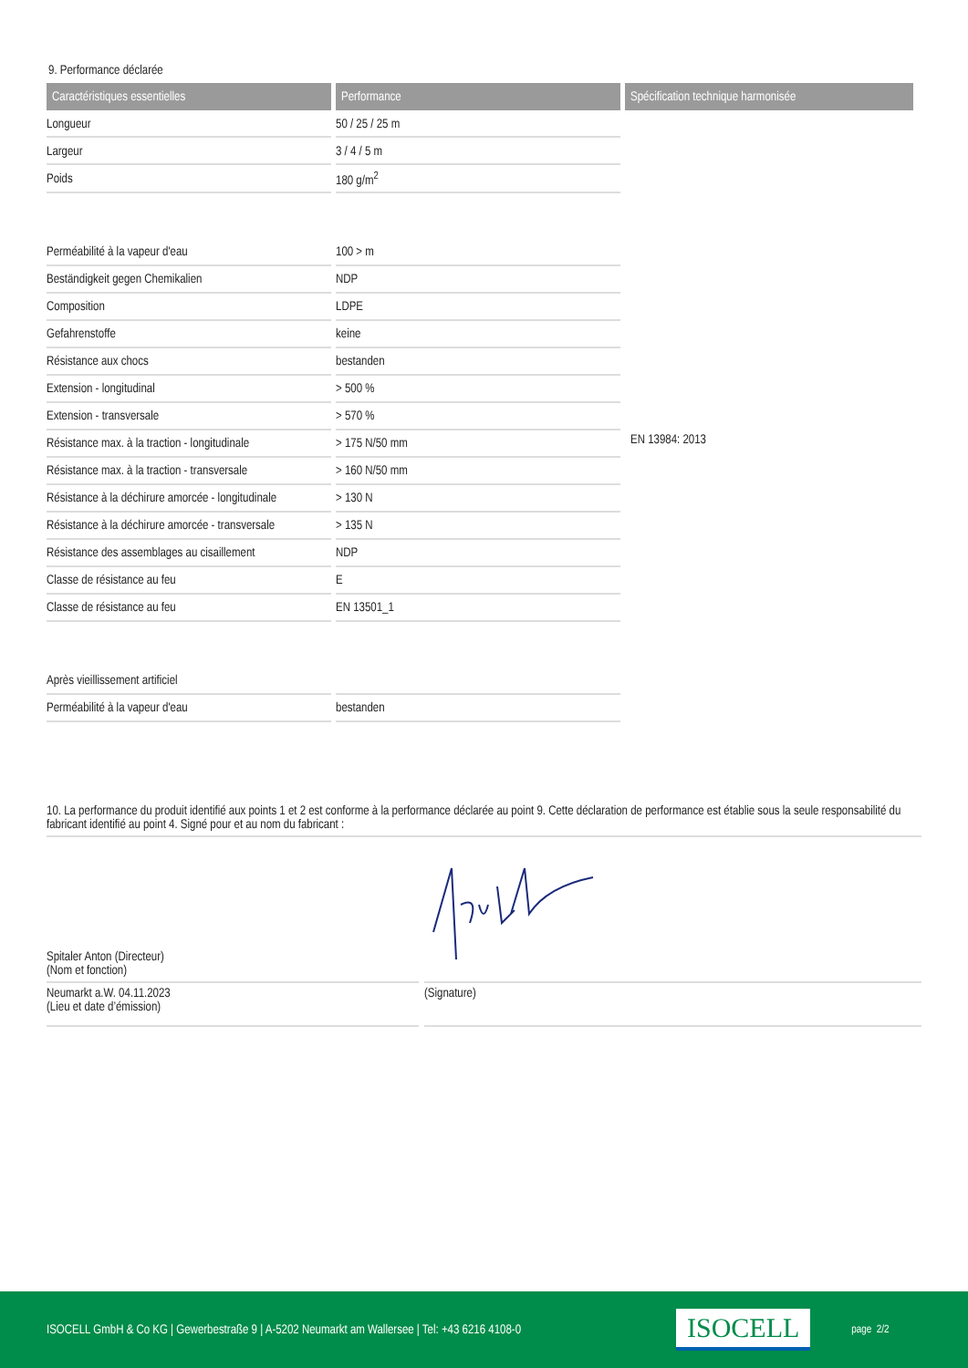9. Performance déclarée
| Caractéristiques essentielles | Performance | Spécification technique harmonisée |
| --- | --- | --- |
| Longueur | 50 / 25 / 25 m | EN 13984: 2013 |
| Largeur | 3 / 4 / 5 m | |
| Poids | 180 g/m<sup>2</sup> | |
| Perméabilité à la vapeur d'eau | 100 > m | |
| Beständigkeit gegen Chemikalien | NDP | |
| Composition | LDPE | |
| Gefahrenstoffe | keine | |
| Résistance aux chocs | bestanden | |
| Extension - longitudinal | > 500 % | |
| Extension - transversale | > 570 % | |
| Résistance max. à la traction - longitudinale | > 175 N/50 mm | |
| Résistance max. à la traction - transversale | > 160 N/50 mm | |
| Résistance à la déchirure amorcée - longitudinale | > 130 N | |
| Résistance à la déchirure amorcée - transversale | > 135 N | |
| Résistance des assemblages au cisaillement | NDP | |
| Classe de résistance au feu | E | |
| Classe de résistance au feu | EN 13501_1 | |
| Après vieillissement artificiel | | |
| Perméabilité à la vapeur d'eau | bestanden | |
10. La performance du produit identifié aux points 1 et 2 est conforme à la performance déclarée au point 9. Cette déclaration de performance est établie sous la seule responsabilité du fabricant identifié au point 4. Signé pour et au nom du fabricant :
Spitaler Anton (Directeur)
(Nom et fonction)
Neumarkt a.W. 04.11.2023
(Lieu et date d’émission)
(Signature)
ISOCELL GmbH & Co KG | Gewerbestraße 9 | A-5202 Neumarkt am Wallersee | Tel: +43 6216 4108-0
ISOCELL
page 2/2